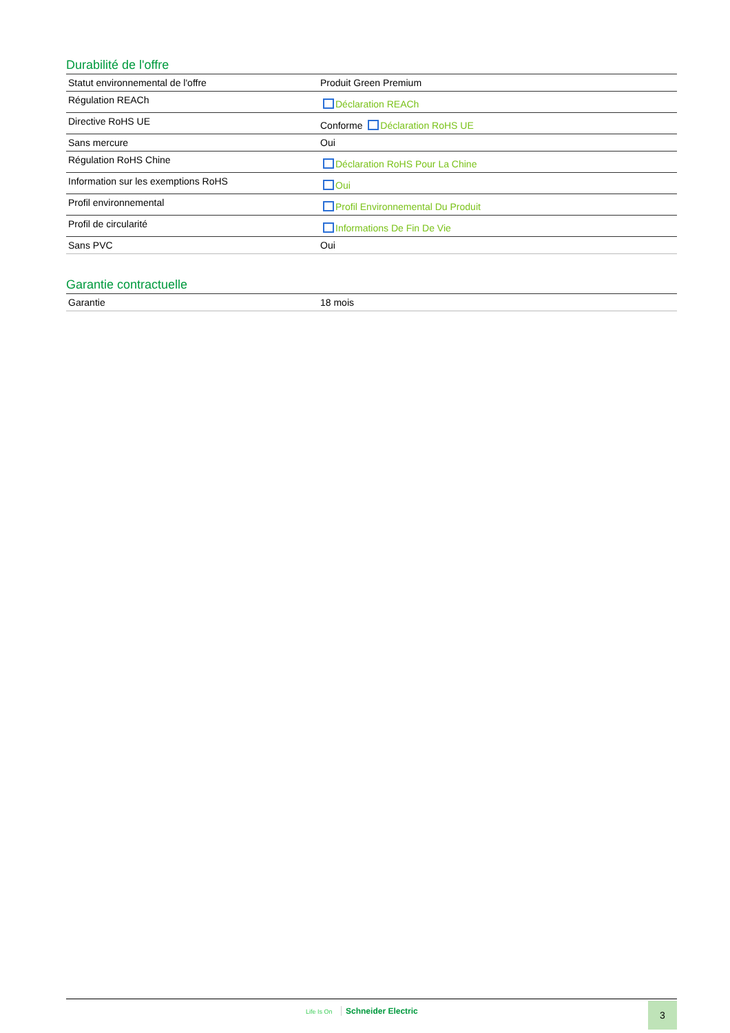Durabilité de l'offre
| Statut environnemental de l'offre | Produit Green Premium |
| Régulation REACh | Déclaration REACh |
| Directive RoHS UE | Conforme Déclaration RoHS UE |
| Sans mercure | Oui |
| Régulation RoHS Chine | Déclaration RoHS Pour La Chine |
| Information sur les exemptions RoHS | Oui |
| Profil environnemental | Profil Environnemental Du Produit |
| Profil de circularité | Informations De Fin De Vie |
| Sans PVC | Oui |
Garantie contractuelle
| Garantie | 18 mois |
Life Is On Schneider Electric 3